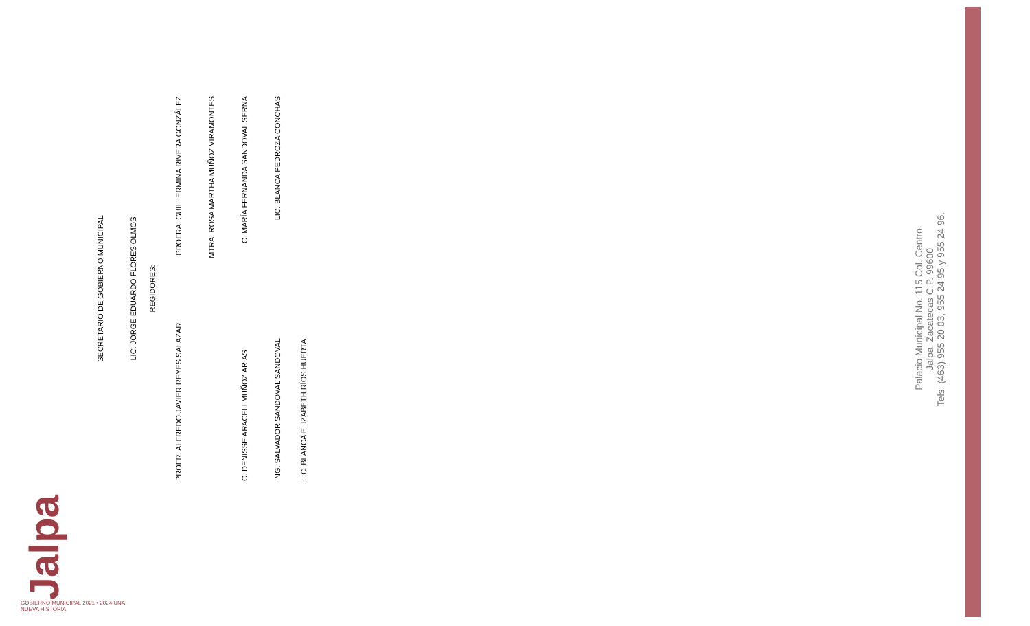Jalpa
GOBIERNO MUNICIPAL 2021 • 2024 UNA NUEVA HISTORIA
SECRETARIO DE GOBIERNO MUNICIPAL
LIC. JORGE EDUARDO FLORES OLMOS
REGIDORES:
PROFR. ALFREDO JAVIER REYES SALAZAR PROFRA. GUILLERMINA RIVERA GONZÁLEZ
MTRA. ROSA MARTHA MUÑOZ VIRAMONTES
C. DENISSE ARACELI MUÑOZ ARIAS C. MARÍA FERNANDA SANDOVAL SERNA
ING. SALVADOR SANDOVAL SANDOVAL LIC. BLANCA PEDROZA CONCHAS
LIC. BLANCA ELIZABETH RÍOS HUERTA
Palacio Municipal No. 115 Col. Centro
Jalpa, Zacatecas C.P. 99600
Tels: (463) 955 20 03, 955 24 95 y 955 24 96.